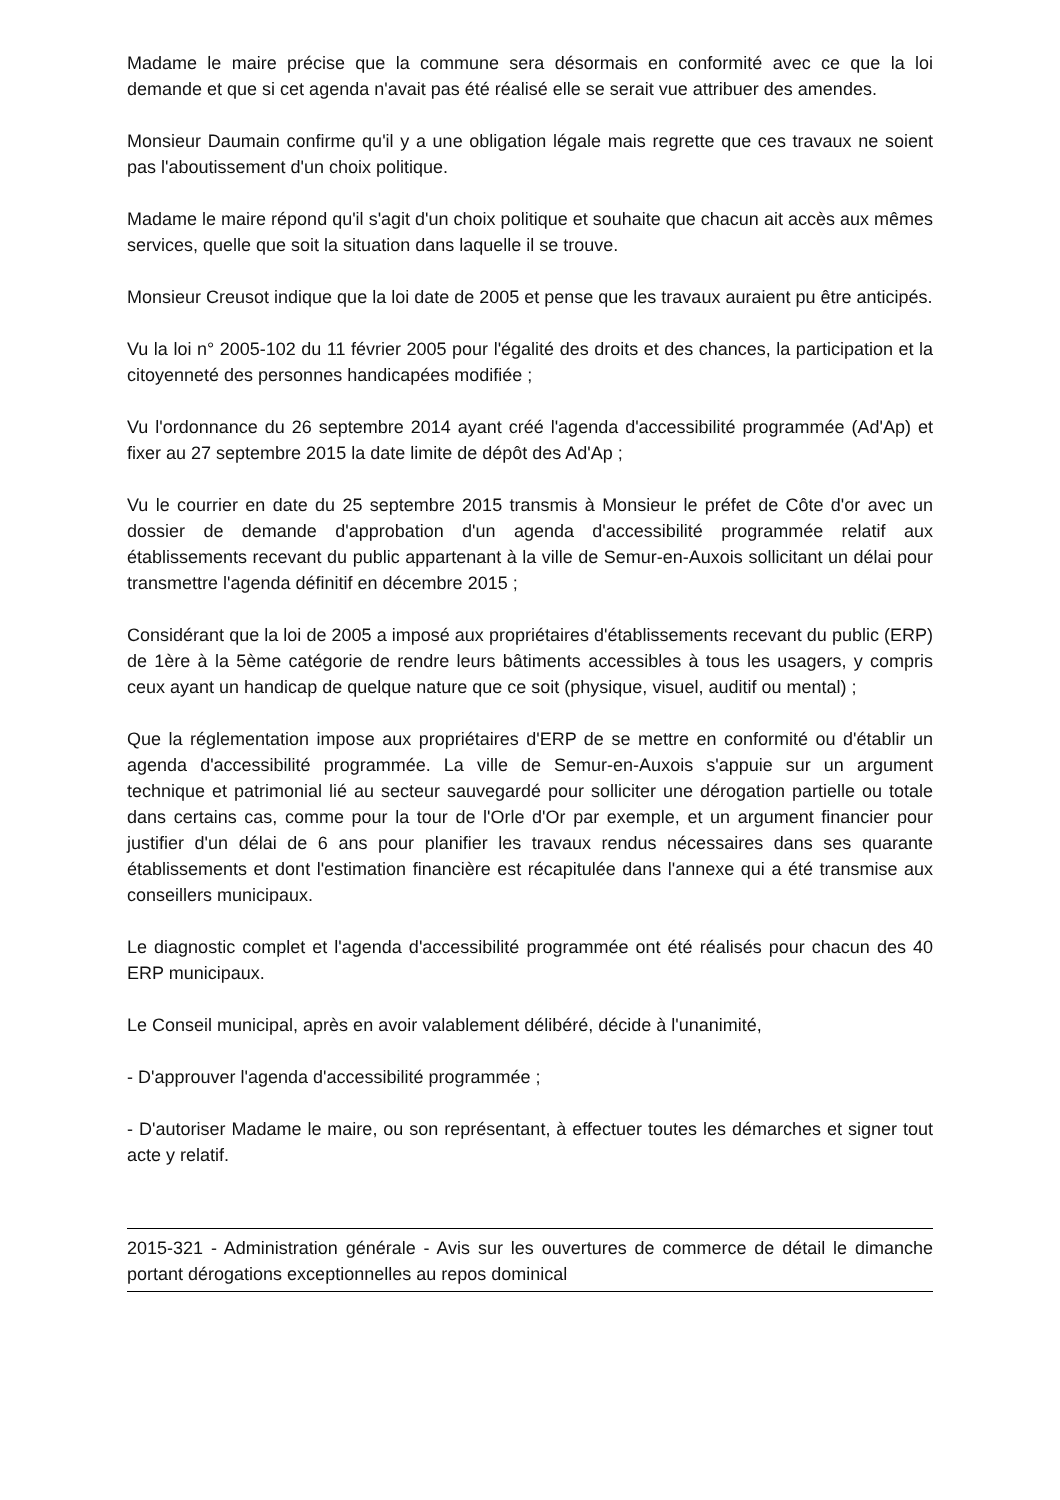Madame le maire précise que la commune sera désormais en conformité avec ce que la loi demande et que si cet agenda n'avait pas été réalisé elle se serait vue attribuer des amendes.
Monsieur Daumain confirme qu'il y a une obligation légale mais regrette que ces travaux ne soient pas l'aboutissement d'un choix politique.
Madame le maire répond qu'il s'agit d'un choix politique et souhaite que chacun ait accès aux mêmes services, quelle que soit la situation dans laquelle il se trouve.
Monsieur Creusot indique que la loi date de 2005 et pense que les travaux auraient pu être anticipés.
Vu la loi n° 2005-102 du 11 février 2005 pour l'égalité des droits et des chances, la participation et la citoyenneté des personnes handicapées modifiée ;
Vu l'ordonnance du 26 septembre 2014 ayant créé l'agenda d'accessibilité programmée (Ad'Ap) et fixer au 27 septembre 2015 la date limite de dépôt des Ad'Ap ;
Vu le courrier en date du 25 septembre 2015 transmis à Monsieur le préfet de Côte d'or avec un dossier de demande d'approbation d'un agenda d'accessibilité programmée relatif aux établissements recevant du public appartenant à la ville de Semur-en-Auxois sollicitant un délai pour transmettre l'agenda définitif en décembre 2015 ;
Considérant que la loi de 2005 a imposé aux propriétaires d'établissements recevant du public (ERP) de 1ère à la 5ème catégorie de rendre leurs bâtiments accessibles à tous les usagers, y compris ceux ayant un handicap de quelque nature que ce soit (physique, visuel, auditif ou mental) ;
Que la réglementation impose aux propriétaires d'ERP de se mettre en conformité ou d'établir un agenda d'accessibilité programmée. La ville de Semur-en-Auxois s'appuie sur un argument technique et patrimonial lié au secteur sauvegardé pour solliciter une dérogation partielle ou totale dans certains cas, comme pour la tour de l'Orle d'Or par exemple, et un argument financier pour justifier d'un délai de 6 ans pour planifier les travaux rendus nécessaires dans ses quarante établissements et dont l'estimation financière est récapitulée dans l'annexe qui a été transmise aux conseillers municipaux.
Le diagnostic complet et l'agenda d'accessibilité programmée ont été réalisés pour chacun des 40 ERP municipaux.
Le Conseil municipal, après en avoir valablement délibéré, décide à l'unanimité,
- D'approuver l'agenda d'accessibilité programmée ;
- D'autoriser Madame le maire, ou son représentant, à effectuer toutes les démarches et signer tout acte y relatif.
2015-321 - Administration générale - Avis sur les ouvertures de commerce de détail le dimanche portant dérogations exceptionnelles au repos dominical